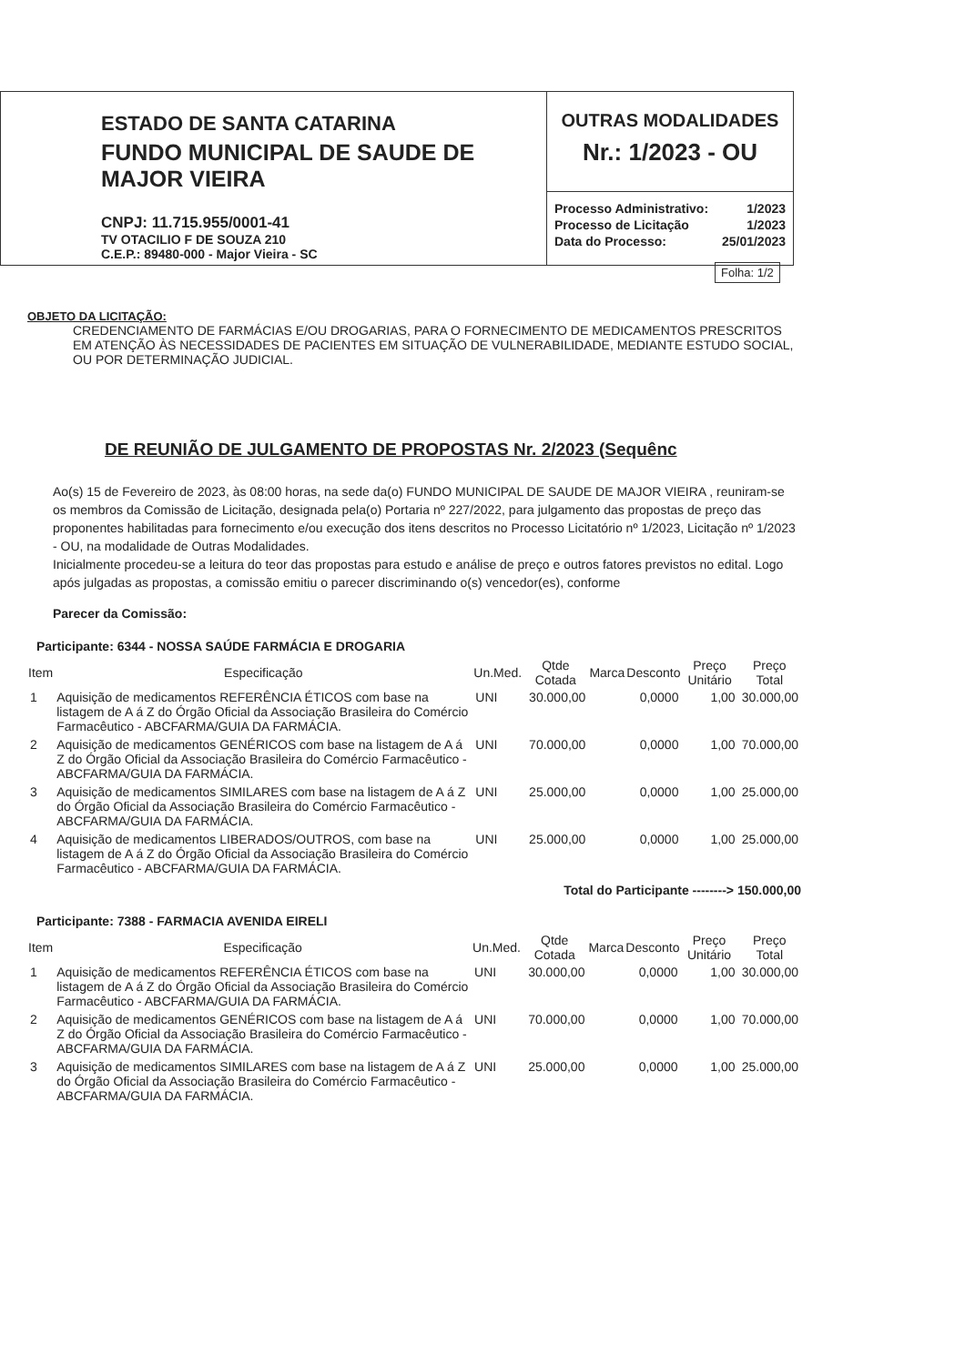ESTADO DE SANTA CATARINA
FUNDO MUNICIPAL DE SAUDE DE MAJOR VIEIRA
CNPJ: 11.715.955/0001-41
TV OTACILIO F DE SOUZA 210
C.E.P.: 89480-000 - Major Vieira - SC
OUTRAS MODALIDADES
Nr.: 1/2023 - OU
Processo Administrativo: 1/2023
Processo de Licitação 1/2023
Data do Processo: 25/01/2023
Folha: 1/2
OBJETO DA LICITAÇÃO:
CREDENCIAMENTO DE FARMÁCIAS E/OU DROGARIAS, PARA O FORNECIMENTO DE MEDICAMENTOS PRESCRITOS EM ATENÇÃO ÀS NECESSIDADES DE PACIENTES EM SITUAÇÃO DE VULNERABILIDADE, MEDIANTE ESTUDO SOCIAL, OU POR DETERMINAÇÃO JUDICIAL.
DE REUNIÃO DE JULGAMENTO DE PROPOSTAS Nr. 2/2023 (Sequênc
Ao(s) 15 de Fevereiro de 2023, às 08:00 horas, na sede da(o) FUNDO MUNICIPAL DE SAUDE DE MAJOR VIEIRA , reuniram-se os membros da Comissão de Licitação, designada pela(o) Portaria nº 227/2022, para julgamento das propostas de preço das proponentes habilitadas para fornecimento e/ou execução dos itens descritos no Processo Licitatório nº 1/2023, Licitação nº 1/2023 - OU, na modalidade de Outras Modalidades.
Inicialmente procedeu-se a leitura do teor das propostas para estudo e análise de preço e outros fatores previstos no edital. Logo após julgadas as propostas, a comissão emitiu o parecer discriminando o(s) vencedor(es), conforme
Parecer da Comissão:
Participante: 6344 - NOSSA SAÚDE FARMÁCIA E DROGARIA
| Item | Especificação | Un.Med. | Qtde Cotada | Marca | Desconto | Preço Unitário | Preço Total |
| --- | --- | --- | --- | --- | --- | --- | --- |
| 1 | Aquisição de medicamentos REFERÊNCIA ÉTICOS com base na listagem de A á Z do Órgão Oficial da Associação Brasileira do Comércio Farmacêutico - ABCFARMA/GUIA DA FARMÁCIA. | UNI | 30.000,00 | | 0,0000 | 1,00 | 30.000,00 |
| 2 | Aquisição de medicamentos GENÉRICOS com base na listagem de A á Z do Órgão Oficial da Associação Brasileira do Comércio Farmacêutico - ABCFARMA/GUIA DA FARMÁCIA. | UNI | 70.000,00 | | 0,0000 | 1,00 | 70.000,00 |
| 3 | Aquisição de medicamentos SIMILARES com base na listagem de A á Z do Órgão Oficial da Associação Brasileira do Comércio Farmacêutico - ABCFARMA/GUIA DA FARMÁCIA. | UNI | 25.000,00 | | 0,0000 | 1,00 | 25.000,00 |
| 4 | Aquisição de medicamentos LIBERADOS/OUTROS, com base na listagem de A á Z do Órgão Oficial da Associação Brasileira do Comércio Farmacêutico - ABCFARMA/GUIA DA FARMÁCIA. | UNI | 25.000,00 | | 0,0000 | 1,00 | 25.000,00 |
Total do Participante --------> 150.000,00
Participante: 7388 - FARMACIA AVENIDA EIRELI
| Item | Especificação | Un.Med. | Qtde Cotada | Marca | Desconto | Preço Unitário | Preço Total |
| --- | --- | --- | --- | --- | --- | --- | --- |
| 1 | Aquisição de medicamentos REFERÊNCIA ÉTICOS com base na listagem de A á Z do Órgão Oficial da Associação Brasileira do Comércio Farmacêutico - ABCFARMA/GUIA DA FARMÁCIA. | UNI | 30.000,00 | | 0,0000 | 1,00 | 30.000,00 |
| 2 | Aquisição de medicamentos GENÉRICOS com base na listagem de A á Z do Órgão Oficial da Associação Brasileira do Comércio Farmacêutico - ABCFARMA/GUIA DA FARMÁCIA. | UNI | 70.000,00 | | 0,0000 | 1,00 | 70.000,00 |
| 3 | Aquisição de medicamentos SIMILARES com base na listagem de A á Z do Órgão Oficial da Associação Brasileira do Comércio Farmacêutico - ABCFARMA/GUIA DA FARMÁCIA. | UNI | 25.000,00 | | 0,0000 | 1,00 | 25.000,00 |